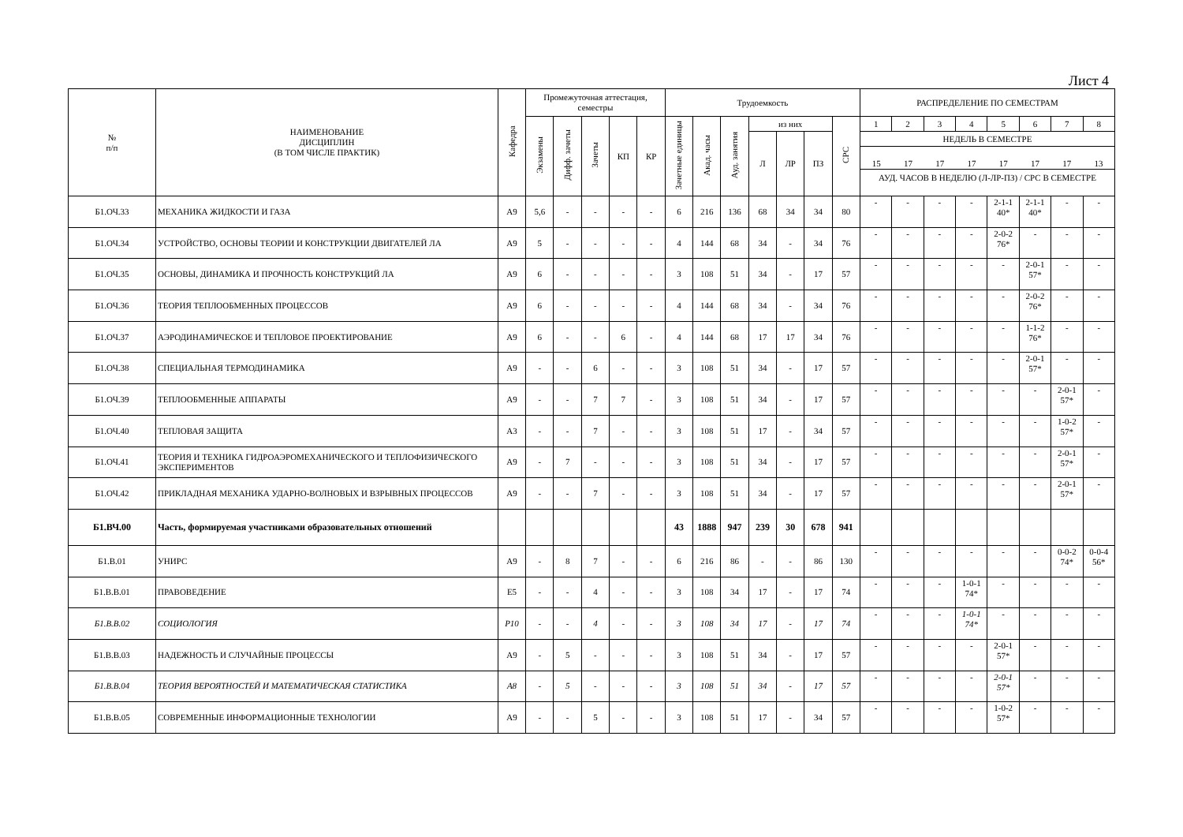Лист 4
| № п/п | НАИМЕНОВАНИЕ ДИСЦИПЛИН (В ТОМ ЧИСЛЕ ПРАКТИК) | Кафедра | Промежуточная аттестация, семестры | | | | | Трудоемкость | | | | | | | РАСПРЕДЕЛЕНИЕ ПО СЕМЕСТРАМ | | | | | | | |
| --- | --- | --- | --- | --- | --- | --- | --- | --- | --- | --- | --- | --- | --- | --- | --- | --- | --- | --- | --- | --- | --- | --- |
| | | | Экзамены | Дифф. зачеты | Зачеты | КП | КР | Зачетные единицы | Акад. часы | Ауд. занятия | из них | | | СРС | 1 | 2 | 3 | 4 | 5 | 6 | 7 | 8 |
| | | | | | | | | | | | Л | ЛР | ПЗ | | НЕДЕЛЬ В СЕМЕСТРЕ | | | | | | | |
| | | | | | | | | | | | | | | | 15 17 17 17 17 17 17 13 АУД. ЧАСОВ В НЕДЕЛЮ (Л-ЛР-ПЗ) / СРС В СЕМЕСТРЕ | | | | | | | |
| Б1.ОЧ.33 | МЕХАНИКА ЖИДКОСТИ И ГАЗА | А9 | 5,6 | - | - | - | - | 6 | 216 | 136 | 68 | 34 | 34 | 80 | - | - | - | - | 2-1-1 40* | 2-1-1 40* | - | - |
| Б1.ОЧ.34 | УСТРОЙСТВО, ОСНОВЫ ТЕОРИИ И КОНСТРУКЦИИ ДВИГАТЕЛЕЙ ЛА | А9 | 5 | - | - | - | - | 4 | 144 | 68 | 34 | - | 34 | 76 | - | - | - | - | 2-0-2 76* | - | - | - |
| Б1.ОЧ.35 | ОСНОВЫ, ДИНАМИКА И ПРОЧНОСТЬ КОНСТРУКЦИЙ ЛА | А9 | 6 | - | - | - | - | 3 | 108 | 51 | 34 | - | 17 | 57 | - | - | - | - | - | 2-0-1 57* | - | - |
| Б1.ОЧ.36 | ТЕОРИЯ ТЕПЛООБМЕННЫХ ПРОЦЕССОВ | А9 | 6 | - | - | - | - | 4 | 144 | 68 | 34 | - | 34 | 76 | - | - | - | - | - | 2-0-2 76* | - | - |
| Б1.ОЧ.37 | АЭРОДИНАМИЧЕСКОЕ И ТЕПЛОВОЕ ПРОЕКТИРОВАНИЕ | А9 | 6 | - | - | 6 | - | 4 | 144 | 68 | 17 | 17 | 34 | 76 | - | - | - | - | - | 1-1-2 76* | - | - |
| Б1.ОЧ.38 | СПЕЦИАЛЬНАЯ ТЕРМОДИНАМИКА | А9 | - | - | 6 | - | - | 3 | 108 | 51 | 34 | - | 17 | 57 | - | - | - | - | - | 2-0-1 57* | - | - |
| Б1.ОЧ.39 | ТЕПЛООБМЕННЫЕ АППАРАТЫ | А9 | - | - | 7 | 7 | - | 3 | 108 | 51 | 34 | - | 17 | 57 | - | - | - | - | - | - | 2-0-1 57* | - |
| Б1.ОЧ.40 | ТЕПЛОВАЯ ЗАЩИТА | А3 | - | - | 7 | - | - | 3 | 108 | 51 | 17 | - | 34 | 57 | - | - | - | - | - | - | 1-0-2 57* | - |
| Б1.ОЧ.41 | ТЕОРИЯ И ТЕХНИКА ГИДРОАЭРОМЕХАНИЧЕСКОГО И ТЕПЛОФИЗИЧЕСКОГО ЭКСПЕРИМЕНТОВ | А9 | - | 7 | - | - | - | 3 | 108 | 51 | 34 | - | 17 | 57 | - | - | - | - | - | - | 2-0-1 57* | - |
| Б1.ОЧ.42 | ПРИКЛАДНАЯ МЕХАНИКА УДАРНО-ВОЛНОВЫХ И ВЗРЫВНЫХ ПРОЦЕССОВ | А9 | - | - | 7 | - | - | 3 | 108 | 51 | 34 | - | 17 | 57 | - | - | - | - | - | - | 2-0-1 57* | - |
| Б1.ВЧ.00 | Часть, формируемая участниками образовательных отношений | | | | | | | 43 | 1888 | 947 | 239 | 30 | 678 | 941 | | | | | | | | |
| Б1.В.01 | УНИРС | А9 | - | 8 | 7 | - | - | 6 | 216 | 86 | - | - | 86 | 130 | - | - | - | - | - | - | 0-0-2 74* | 0-0-4 56* |
| Б1.В.В.01 | ПРАВОВЕДЕНИЕ | Е5 | - | - | 4 | - | - | 3 | 108 | 34 | 17 | - | 17 | 74 | - | - | - | 1-0-1 74* | - | - | - | - |
| Б1.В.В.02 | СОЦИОЛОГИЯ | Р10 | - | - | 4 | - | - | 3 | 108 | 34 | 17 | - | 17 | 74 | - | - | - | 1-0-1 74* | - | - | - | - |
| Б1.В.В.03 | НАДЕЖНОСТЬ И СЛУЧАЙНЫЕ ПРОЦЕССЫ | А9 | - | 5 | - | - | - | 3 | 108 | 51 | 34 | - | 17 | 57 | - | - | - | - | 2-0-1 57* | - | - | - |
| Б1.В.В.04 | ТЕОРИЯ ВЕРОЯТНОСТЕЙ И МАТЕМАТИЧЕСКАЯ СТАТИСТИКА | А8 | - | 5 | - | - | - | 3 | 108 | 51 | 34 | - | 17 | 57 | - | - | - | - | 2-0-1 57* | - | - | - |
| Б1.В.В.05 | СОВРЕМЕННЫЕ ИНФОРМАЦИОННЫЕ ТЕХНОЛОГИИ | А9 | - | - | 5 | - | - | 3 | 108 | 51 | 17 | - | 34 | 57 | - | - | - | - | 1-0-2 57* | - | - | - |